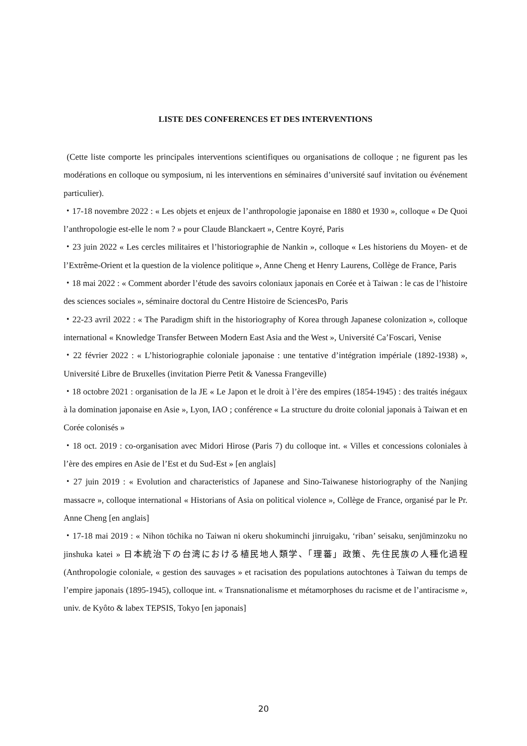LISTE DES CONFERENCES ET DES INTERVENTIONS
(Cette liste comporte les principales interventions scientifiques ou organisations de colloque ; ne figurent pas les modérations en colloque ou symposium, ni les interventions en séminaires d’université sauf invitation ou événement particulier).
・17-18 novembre 2022 : « Les objets et enjeux de l’anthropologie japonaise en 1880 et 1930 », colloque « De Quoi l’anthropologie est-elle le nom ? » pour Claude Blanckaert », Centre Koyré, Paris
・23 juin 2022 « Les cercles militaires et l’historiographie de Nankin », colloque « Les historiens du Moyen- et de l’Extrême-Orient et la question de la violence politique », Anne Cheng et Henry Laurens, Collège de France, Paris
・18 mai 2022 : « Comment aborder l’étude des savoirs coloniaux japonais en Corée et à Taiwan : le cas de l’histoire des sciences sociales », séminaire doctoral du Centre Histoire de SciencesPo, Paris
・22-23 avril 2022 : « The Paradigm shift in the historiography of Korea through Japanese colonization », colloque international « Knowledge Transfer Between Modern East Asia and the West », Université Ca’Foscari, Venise
・22 février 2022 : « L’historiographie coloniale japonaise : une tentative d’intégration impériale (1892-1938) », Université Libre de Bruxelles (invitation Pierre Petit & Vanessa Frangeville)
・18 octobre 2021 : organisation de la JE « Le Japon et le droit à l’ère des empires (1854-1945) : des traités inégaux à la domination japonaise en Asie », Lyon, IAO ; conférence « La structure du droite colonial japonais à Taiwan et en Corée colonisés »
・18 oct. 2019 : co-organisation avec Midori Hirose (Paris 7) du colloque int. « Villes et concessions coloniales à l’ère des empires en Asie de l’Est et du Sud-Est » [en anglais]
・27 juin 2019 : « Evolution and characteristics of Japanese and Sino-Taiwanese historiography of the Nanjing massacre », colloque international « Historians of Asia on political violence », Collège de France, organisé par le Pr. Anne Cheng [en anglais]
・17-18 mai 2019 : « Nihon tōchika no Taiwan ni okeru shokuminchi jinruigaku, ‘riban’ seisaku, senjūminzoku no jinshuka katei » 日本統治下の台湾における植民地人類学、「理蕃」政策、先住民族の人種化過程 (Anthropologie coloniale, « gestion des sauvages » et racisation des populations autochtones à Taiwan du temps de l’empire japonais (1895-1945), colloque int. « Transnationalisme et métamorphoses du racisme et de l’antiracisme », univ. de Kyôto & labex TEPSIS, Tokyo [en japonais]
20